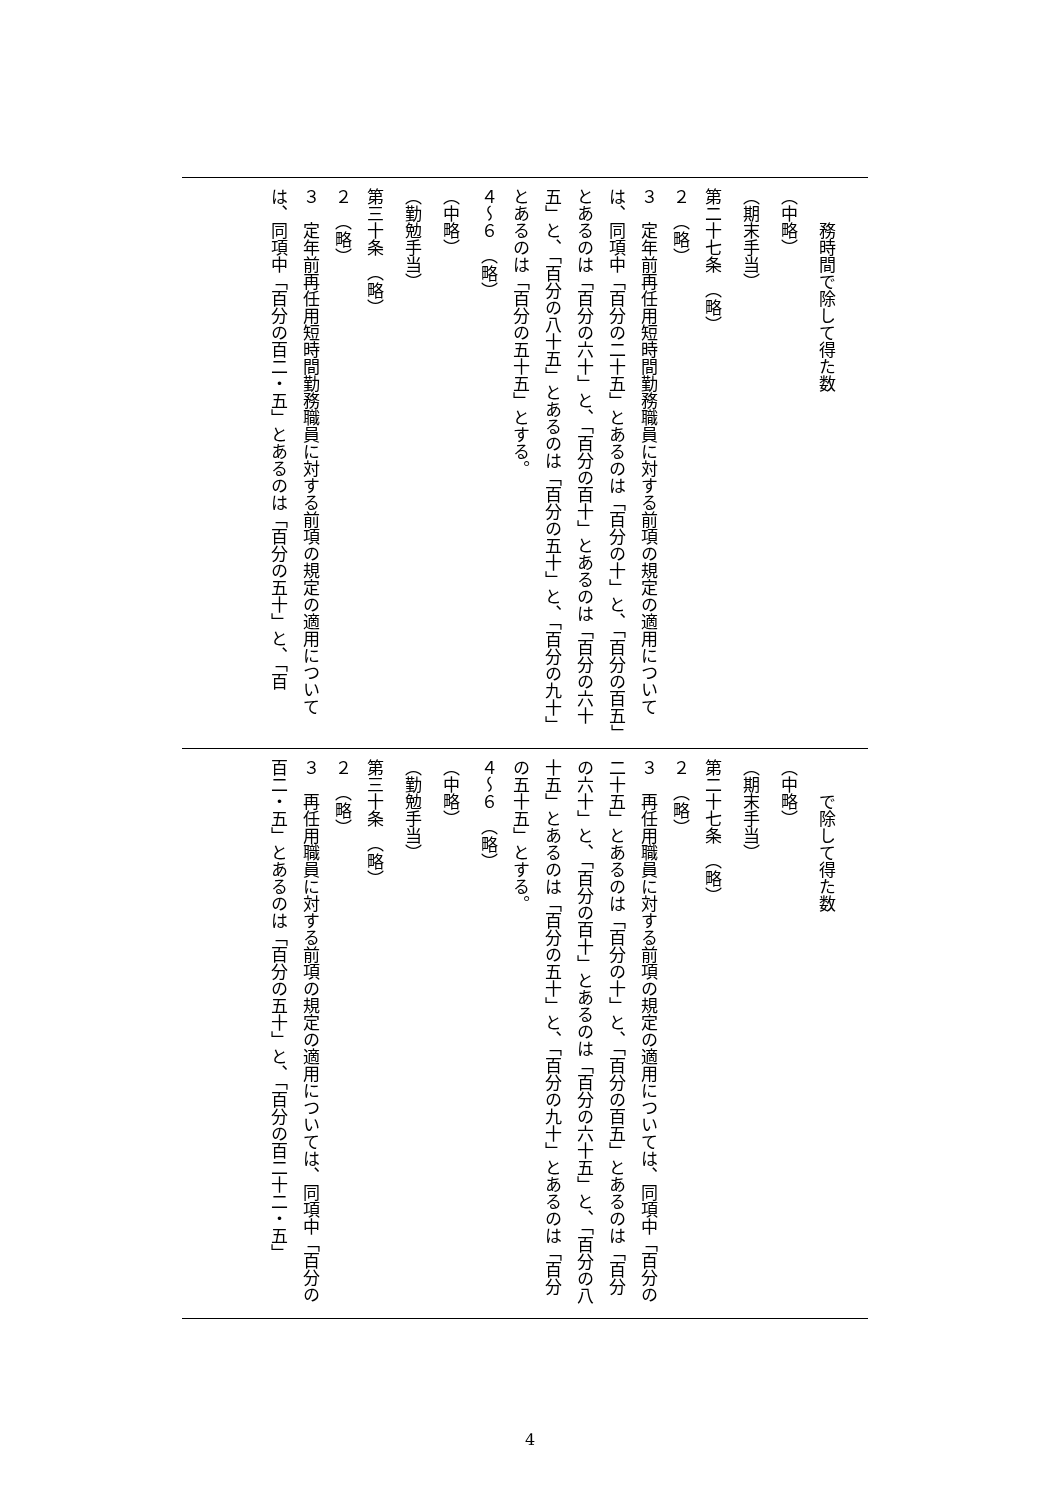務時間で除して得た数
（中略）
（期末手当）
第二十七条　（略）
２　（略）
３　定年前再任用短時間勤務職員に対する前項の規定の適用については、同項中「百分の二十五」とあるのは「百分の十」と、「百分の百五」とあるのは「百分の六十」と、「百分の百十」とあるのは「百分の六十五」と、「百分の八十五」とあるのは「百分の五十」と、「百分の九十」とあるのは「百分の五十五」とする。
４～６　（略）
（中略）
（勤勉手当）
第三十条　（略）
２　（略）
３　定年前再任用短時間勤務職員に対する前項の規定の適用については、同項中「百分の百二・五」とあるのは「百分の五十」と、「百
　　で除して得た数
（中略）
（期末手当）
第二十七条　（略）
２　（略）
３　再任用職員に対する前項の規定の適用については、同項中「百分の二十五」とあるのは「百分の十」と、「百分の百五」とあるのは「百分の六十」と、「百分の百十」とあるのは「百分の六十五」と、「百分の八十五」とあるのは「百分の五十」と、「百分の九十」とあるのは「百分の五十五」とする。
４～６　（略）
（中略）
（勤勉手当）
第三十条　（略）
２　（略）
３　再任用職員に対する前項の規定の適用については、同項中「百分の百二・五」とあるのは「百分の五十」と、「百分の百二十二・五」
4